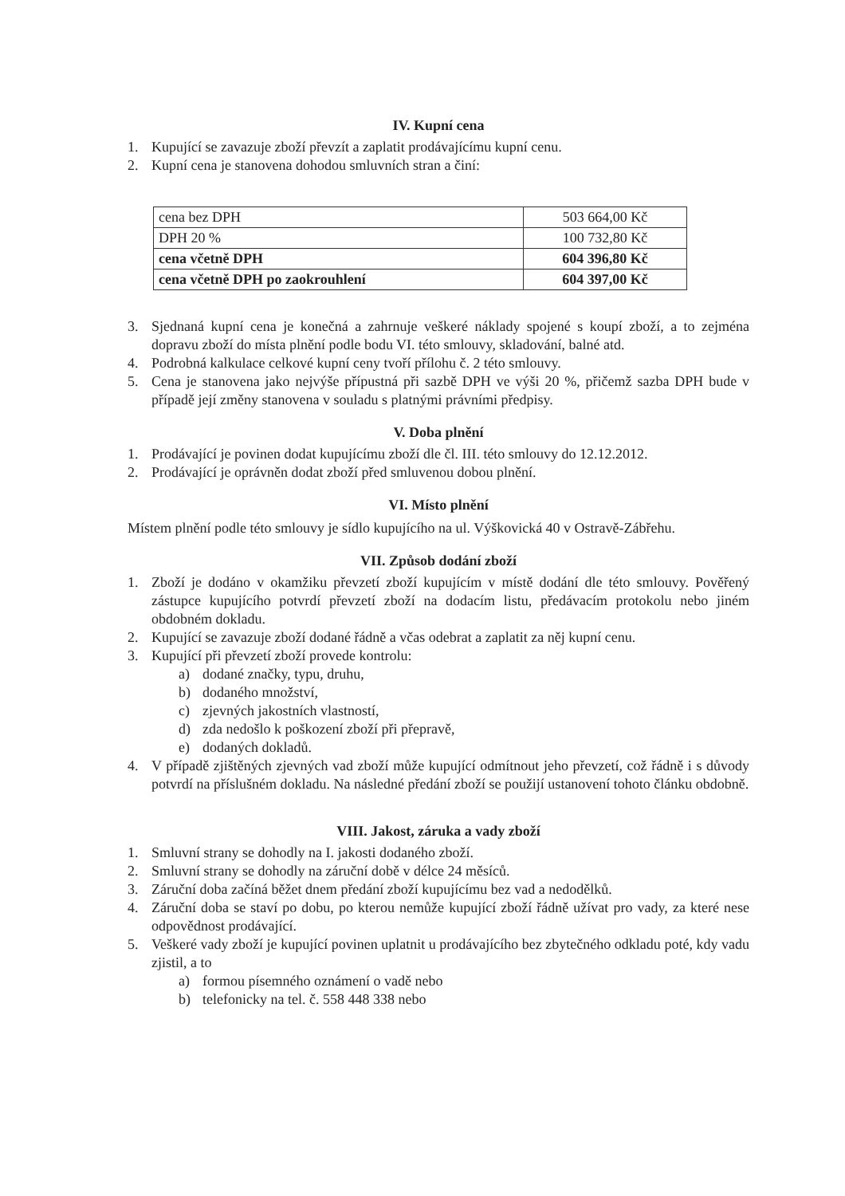IV. Kupní cena
1. Kupující se zavazuje zboží převzít a zaplatit prodávajícímu kupní cenu.
2. Kupní cena je stanovena dohodou smluvních stran a činí:
| cena bez DPH | 503 664,00 Kč |
| DPH 20 % | 100 732,80 Kč |
| cena včetně DPH | 604 396,80 Kč |
| cena včetně DPH po zaokrouhlení | 604 397,00 Kč |
3. Sjednaná kupní cena je konečná a zahrnuje veškeré náklady spojené s koupí zboží, a to zejména dopravu zboží do místa plnění podle bodu VI. této smlouvy, skladování, balné atd.
4. Podrobná kalkulace celkové kupní ceny tvoří přílohu č. 2 této smlouvy.
5. Cena je stanovena jako nejvýše přípustná při sazbě DPH ve výši 20 %, přičemž sazba DPH bude v případě její změny stanovena v souladu s platnými právními předpisy.
V. Doba plnění
1. Prodávající je povinen dodat kupujícímu zboží dle čl. III. této smlouvy do 12.12.2012.
2. Prodávající je oprávněn dodat zboží před smluvenou dobou plnění.
VI. Místo plnění
Místem plnění podle této smlouvy je sídlo kupujícího na ul. Výškovická 40 v Ostravě-Zábřehu.
VII. Způsob dodání zboží
1. Zboží je dodáno v okamžiku převzetí zboží kupujícím v místě dodání dle této smlouvy. Pověřený zástupce kupujícího potvrdí převzetí zboží na dodacím listu, předávacím protokolu nebo jiném obdobném dokladu.
2. Kupující se zavazuje zboží dodané řádně a včas odebrat a zaplatit za něj kupní cenu.
3. Kupující při převzetí zboží provede kontrolu:
a) dodané značky, typu, druhu,
b) dodaného množství,
c) zjevných jakostních vlastností,
d) zda nedošlo k poškození zboží při přepravě,
e) dodaných dokladů.
4. V případě zjištěných zjevných vad zboží může kupující odmítnout jeho převzetí, což řádně i s důvody potvrdí na příslušném dokladu. Na následné předání zboží se použijí ustanovení tohoto článku obdobně.
VIII. Jakost, záruka a vady zboží
1. Smluvní strany se dohodly na I. jakosti dodaného zboží.
2. Smluvní strany se dohodly na záruční době v délce 24 měsíců.
3. Záruční doba začíná běžet dnem předání zboží kupujícímu bez vad a nedodělků.
4. Záruční doba se staví po dobu, po kterou nemůže kupující zboží řádně užívat pro vady, za které nese odpovědnost prodávající.
5. Veškeré vady zboží je kupující povinen uplatnit u prodávajícího bez zbytečného odkladu poté, kdy vadu zjistil, a to
a) formou písemného oznámení o vadě nebo
b) telefonicky na tel. č. 558 448 338 nebo